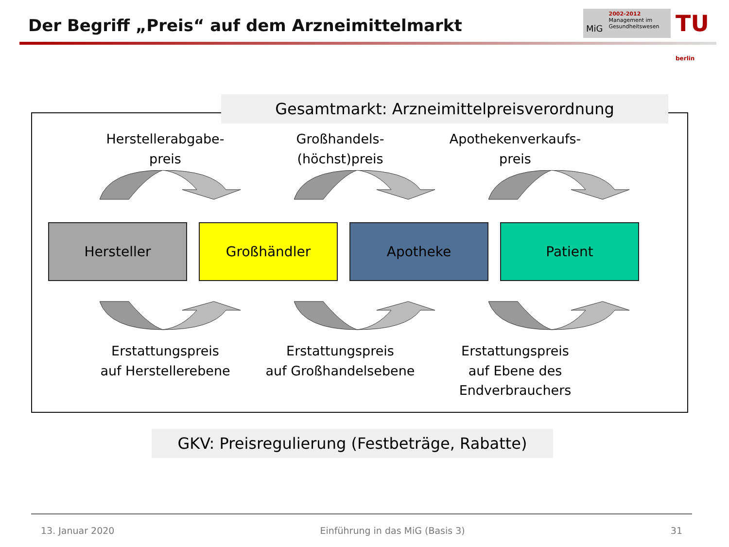Der Begriff „Preis“ auf dem Arzneimittelmarkt
MiG
2002-2012
Management im
Gesundheitswesen
TU berlin
Gesamtmarkt: Arzneimittelpreisverordnung
Herstellerabgabe-
preis
Großhandels-
(höchst)preis
Apothekenverkaufs-
preis
Hersteller Großhändler Apotheke Patient
Erstattungspreis
auf Herstellerebene
Erstattungspreis
auf Großhandelsebene
Erstattungspreis
auf Ebene des
Endverbrauchers
GKV: Preisregulierung (Festbeträge, Rabatte)
13. Januar 2020 Einführung in das MiG (Basis 3) 31